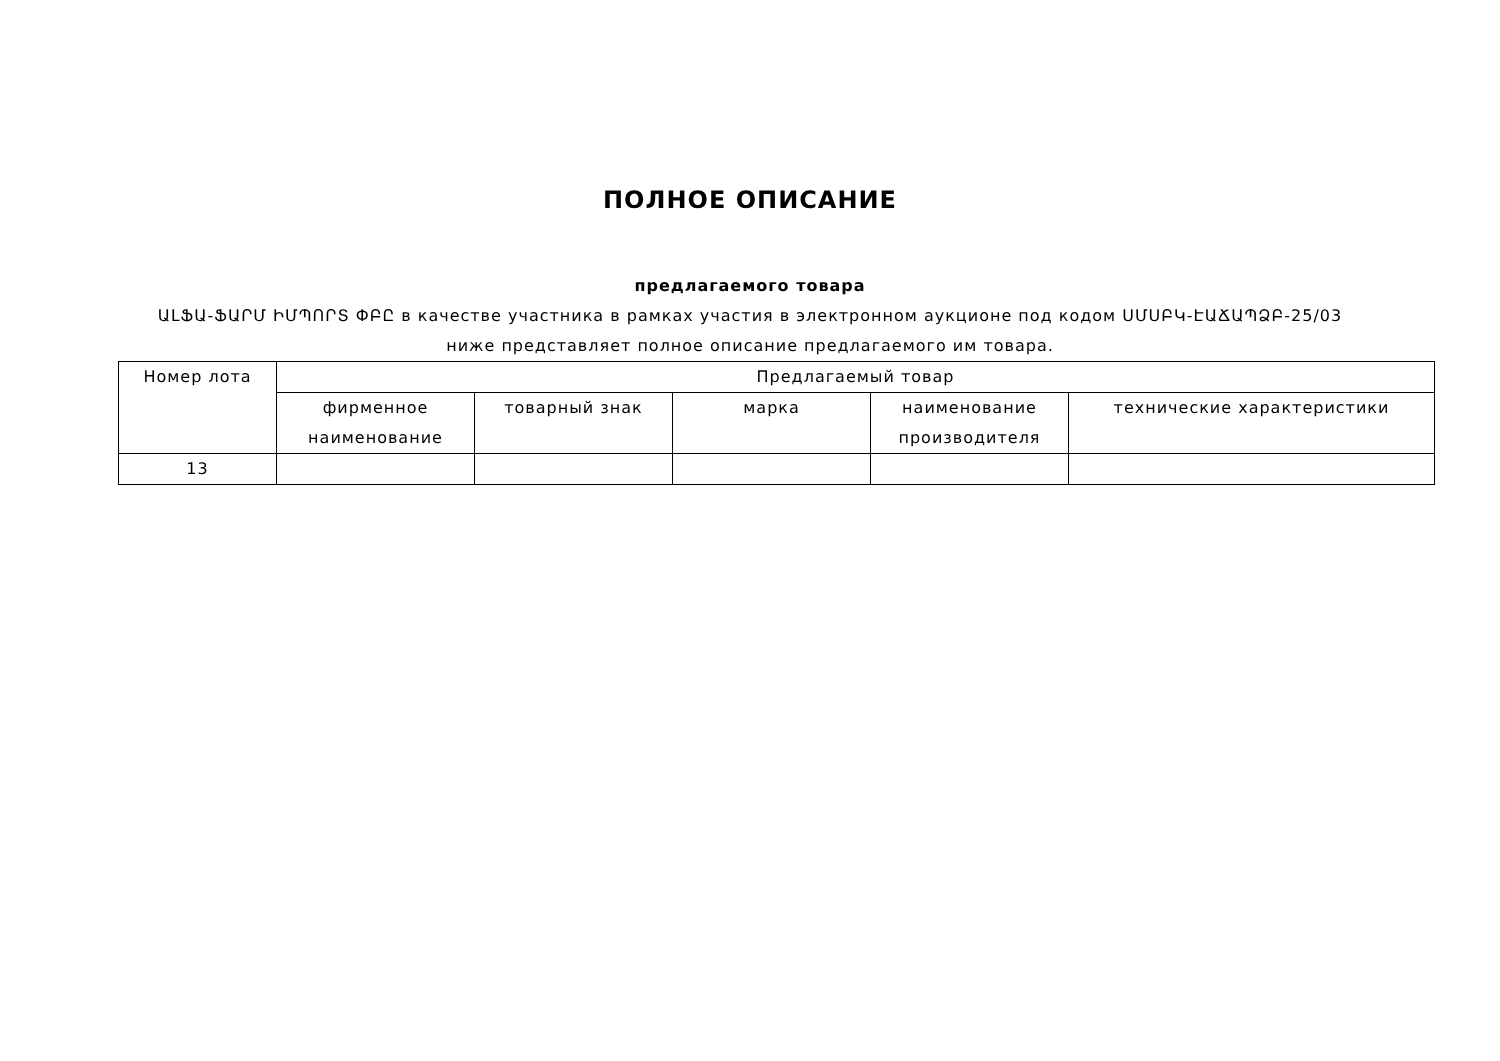ПОЛНОЕ ОПИСАНИЕ
предлагаемого товара
ԱԼՖԱ-ՖԱՐՄ ԻՄՊՈՐՏ ՓԲԸ в качестве участника в рамках участия в электронном аукционе под кодом ՍՄՍԲԿ-ԷԱՃԱՊՁԲ-25/03
ниже представляет полное описание предлагаемого им товара.
| Номер лота | Предлагаемый товар | | | | |
| --- | --- | --- | --- | --- | --- |
| | фирменное наименование | товарный знак | марка | наименование производителя | технические характеристики |
| 13 | | | | | |